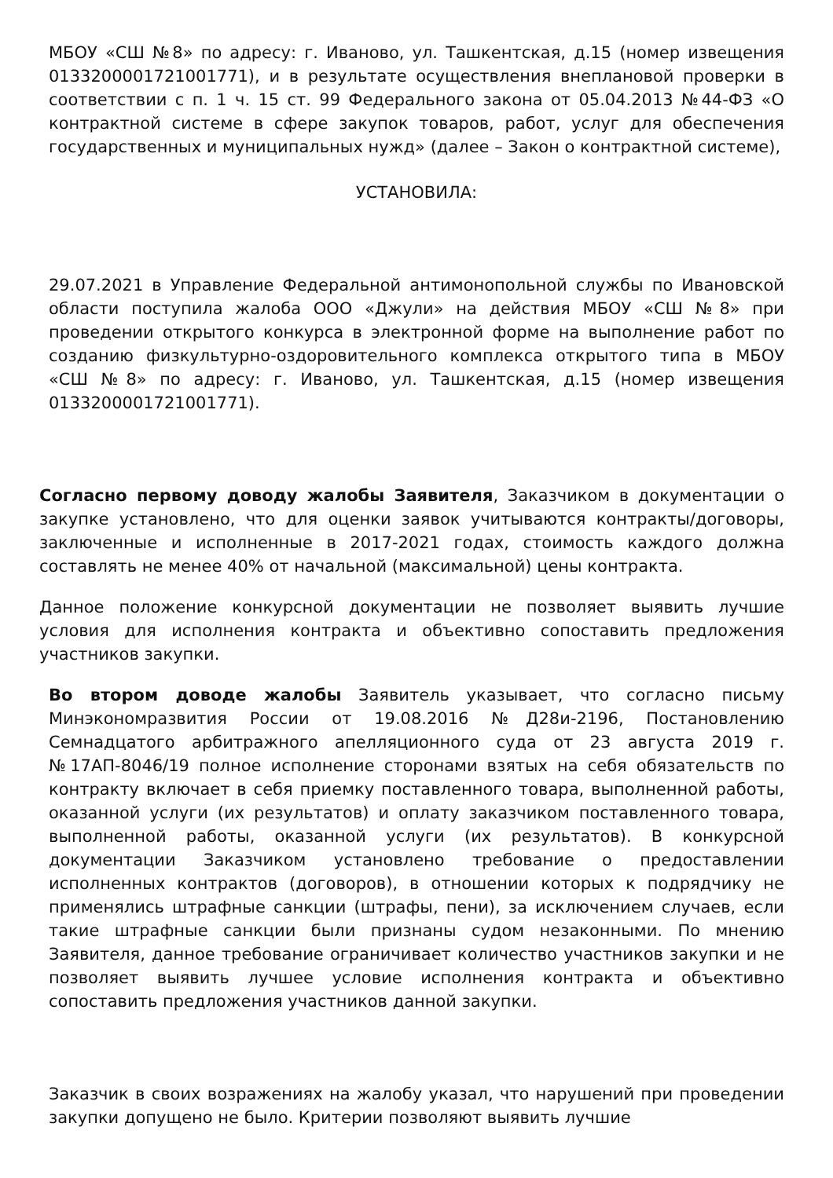МБОУ «СШ №8» по адресу: г. Иваново, ул. Ташкентская, д.15 (номер извещения 0133200001721001771), и в результате осуществления внеплановой проверки в соответствии с п. 1 ч. 15 ст. 99 Федерального закона от 05.04.2013 №44-ФЗ «О контрактной системе в сфере закупок товаров, работ, услуг для обеспечения государственных и муниципальных нужд» (далее – Закон о контрактной системе),
УСТАНОВИЛА:
29.07.2021 в Управление Федеральной антимонопольной службы по Ивановской области поступила жалоба ООО «Джули» на действия МБОУ «СШ №8» при проведении открытого конкурса в электронной форме на выполнение работ по созданию физкультурно-оздоровительного комплекса открытого типа в МБОУ «СШ №8» по адресу: г. Иваново, ул. Ташкентская, д.15 (номер извещения 0133200001721001771).
Согласно первому доводу жалобы Заявителя, Заказчиком в документации о закупке установлено, что для оценки заявок учитываются контракты/договоры, заключенные и исполненные в 2017-2021 годах, стоимость каждого должна составлять не менее 40% от начальной (максимальной) цены контракта.
Данное положение конкурсной документации не позволяет выявить лучшие условия для исполнения контракта и объективно сопоставить предложения участников закупки.
Во втором доводе жалобы Заявитель указывает, что согласно письму Минэкономразвития России от 19.08.2016 №Д28и-2196, Постановлению Семнадцатого арбитражного апелляционного суда от 23 августа 2019 г. №17АП-8046/19 полное исполнение сторонами взятых на себя обязательств по контракту включает в себя приемку поставленного товара, выполненной работы, оказанной услуги (их результатов) и оплату заказчиком поставленного товара, выполненной работы, оказанной услуги (их результатов). В конкурсной документации Заказчиком установлено требование о предоставлении исполненных контрактов (договоров), в отношении которых к подрядчику не применялись штрафные санкции (штрафы, пени), за исключением случаев, если такие штрафные санкции были признаны судом незаконными. По мнению Заявителя, данное требование ограничивает количество участников закупки и не позволяет выявить лучшее условие исполнения контракта и объективно сопоставить предложения участников данной закупки.
Заказчик в своих возражениях на жалобу указал, что нарушений при проведении закупки допущено не было. Критерии позволяют выявить лучшие